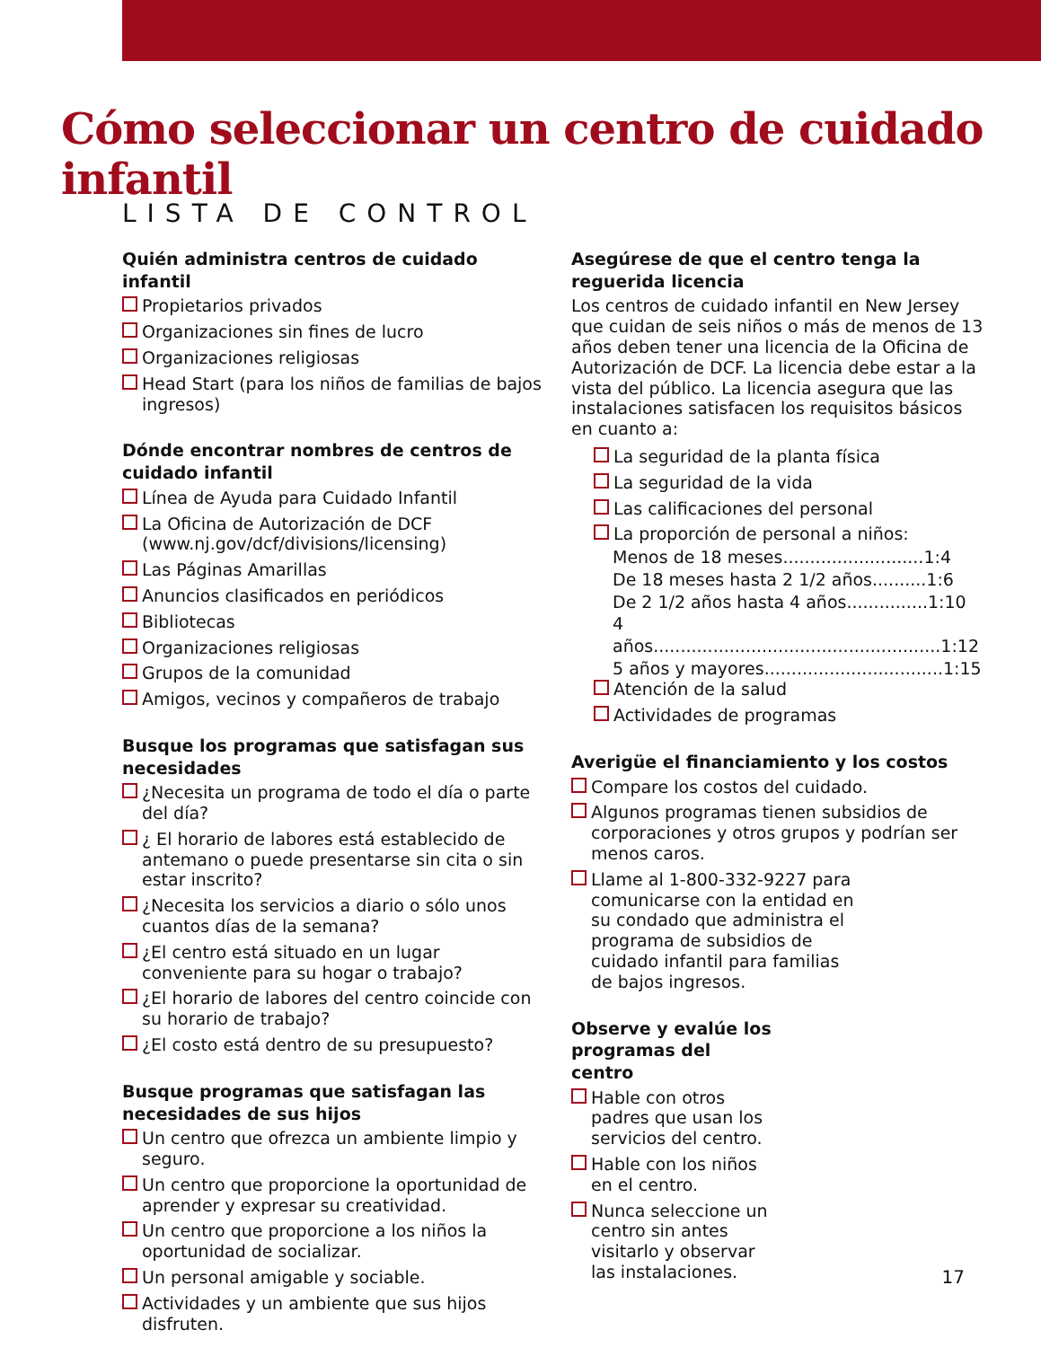Cómo seleccionar un centro de cuidado infantil
LISTA DE CONTROL
Quién administra centros de cuidado infantil
Propietarios privados
Organizaciones sin fines de lucro
Organizaciones religiosas
Head Start (para los niños de familias de bajos ingresos)
Dónde encontrar nombres de centros de cuidado infantil
Línea de Ayuda para Cuidado Infantil
La Oficina de Autorización de DCF (www.nj.gov/dcf/divisions/licensing)
Las Páginas Amarillas
Anuncios clasificados en periódicos
Bibliotecas
Organizaciones religiosas
Grupos de la comunidad
Amigos, vecinos y compañeros de trabajo
Busque los programas que satisfagan sus necesidades
¿Necesita un programa de todo el día o parte del día?
¿ El horario de labores está establecido de antemano o puede presentarse sin cita o sin estar inscrito?
¿Necesita los servicios a diario o sólo unos cuantos días de la semana?
¿El centro está situado en un lugar conveniente para su hogar o trabajo?
¿El horario de labores del centro coincide con su horario de trabajo?
¿El costo está dentro de su presupuesto?
Busque programas que satisfagan las necesidades de sus hijos
Un centro que ofrezca un ambiente limpio y seguro.
Un centro que proporcione la oportunidad de aprender y expresar su creatividad.
Un centro que proporcione a los niños la oportunidad de socializar.
Un personal amigable y sociable.
Actividades y un ambiente que sus hijos disfruten.
Asegúrese de que el centro tenga la reguerida licencia
Los centros de cuidado infantil en New Jersey que cuidan de seis niños o más de menos de 13 años deben tener una licencia de la Oficina de Autorización de DCF. La licencia debe estar a la vista del público. La licencia asegura que las instalaciones satisfacen los requisitos básicos en cuanto a:
La seguridad de la planta física
La seguridad de la vida
Las calificaciones del personal
La proporción de personal a niños:
Menos de 18 meses..........................1:4
De 18 meses hasta 2 1/2 años..........1:6
De 2 1/2 años hasta 4 años...............1:10
4 años.....................................................1:12
5 años y mayores.................................1:15
Atención de la salud
Actividades de programas
Averigüe el financiamiento y los costos
Compare los costos del cuidado.
Algunos programas tienen subsidios de corporaciones y otros grupos y podrían ser menos caros.
Llame al 1-800-332-9227 para comunicarse con la entidad en su condado que administra el programa de subsidios de cuidado infantil para familias de bajos ingresos.
Observe y evalúe los programas del centro
Hable con otros padres que usan los servicios del centro.
Hable con los niños en el centro.
Nunca seleccione un centro sin antes visitarlo y observar las instalaciones.
17